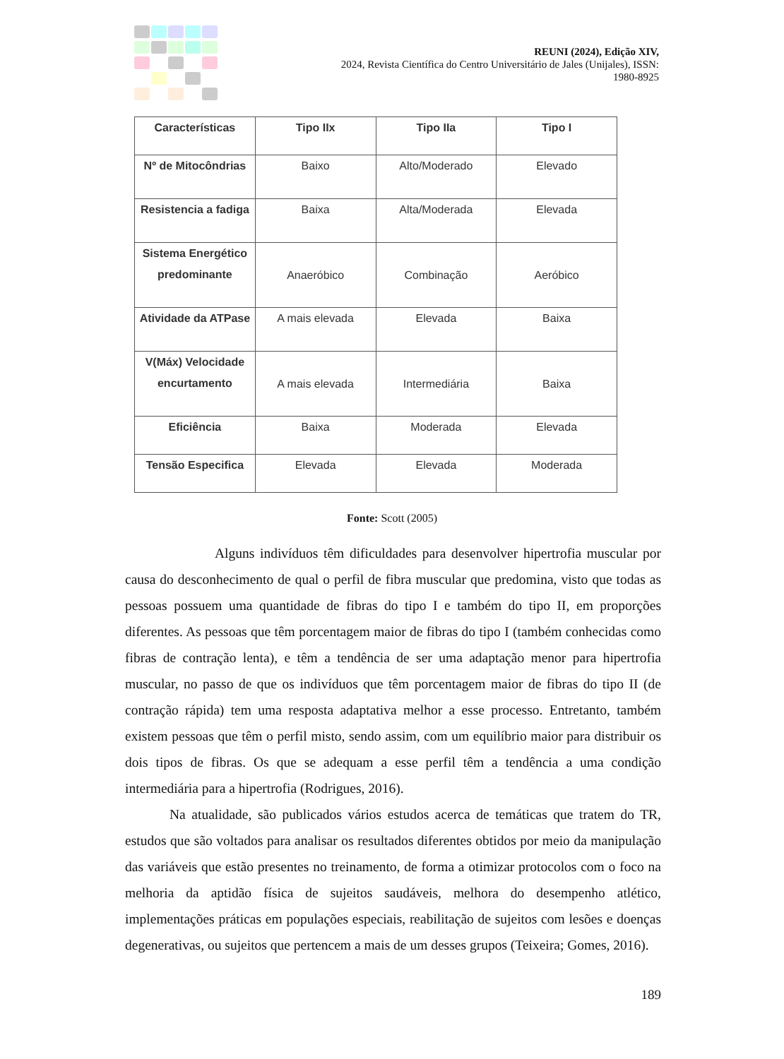REUNI (2024), Edição XIV,
2024, Revista Científica do Centro Universitário de Jales (Unijales), ISSN:
1980-8925
| Características | Tipo IIx | Tipo IIa | Tipo I |
| --- | --- | --- | --- |
| Nº de Mitocôndrias | Baixo | Alto/Moderado | Elevado |
| Resistencia a fadiga | Baixa | Alta/Moderada | Elevada |
| Sistema Energético predominante | Anaeróbico | Combinação | Aeróbico |
| Atividade da ATPase | A mais elevada | Elevada | Baixa |
| V(Máx) Velocidade encurtamento | A mais elevada | Intermediária | Baixa |
| Eficiência | Baixa | Moderada | Elevada |
| Tensão Especifica | Elevada | Elevada | Moderada |
Fonte: Scott (2005)
Alguns indivíduos têm dificuldades para desenvolver hipertrofia muscular por causa do desconhecimento de qual o perfil de fibra muscular que predomina, visto que todas as pessoas possuem uma quantidade de fibras do tipo I e também do tipo II, em proporções diferentes. As pessoas que têm porcentagem maior de fibras do tipo I (também conhecidas como fibras de contração lenta), e têm a tendência de ser uma adaptação menor para hipertrofia muscular, no passo de que os indivíduos que têm porcentagem maior de fibras do tipo II (de contração rápida) tem uma resposta adaptativa melhor a esse processo. Entretanto, também existem pessoas que têm o perfil misto, sendo assim, com um equilíbrio maior para distribuir os dois tipos de fibras. Os que se adequam a esse perfil têm a tendência a uma condição intermediária para a hipertrofia (Rodrigues, 2016).
Na atualidade, são publicados vários estudos acerca de temáticas que tratem do TR, estudos que são voltados para analisar os resultados diferentes obtidos por meio da manipulação das variáveis que estão presentes no treinamento, de forma a otimizar protocolos com o foco na melhoria da aptidão física de sujeitos saudáveis, melhora do desempenho atlético, implementações práticas em populações especiais, reabilitação de sujeitos com lesões e doenças degenerativas, ou sujeitos que pertencem a mais de um desses grupos (Teixeira; Gomes, 2016).
189